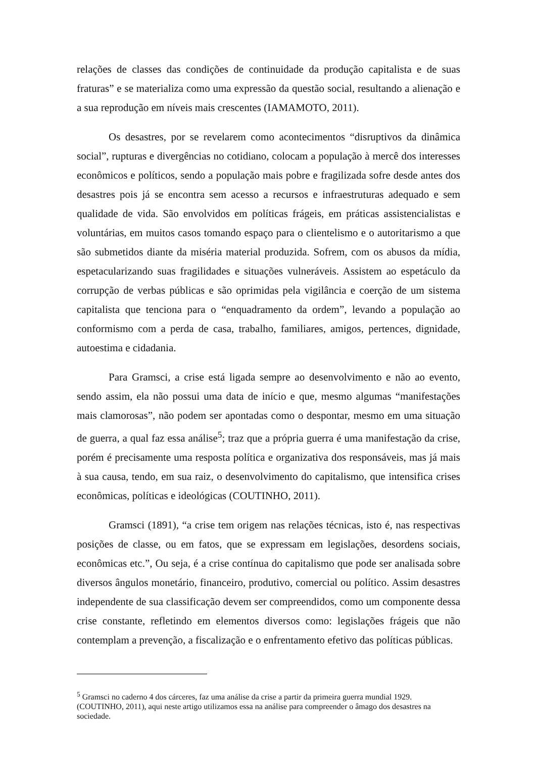relações de classes das condições de continuidade da produção capitalista e de suas fraturas” e se materializa como uma expressão da questão social, resultando a alienação e a sua reprodução em níveis mais crescentes (IAMAMOTO, 2011).
Os desastres, por se revelarem como acontecimentos “disruptivos da dinâmica social”, rupturas e divergências no cotidiano, colocam a população à mercê dos interesses econômicos e políticos, sendo a população mais pobre e fragilizada sofre desde antes dos desastres pois já se encontra sem acesso a recursos e infraestruturas adequado e sem qualidade de vida. São envolvidos em políticas frágeis, em práticas assistencialistas e voluntárias, em muitos casos tomando espaço para o clientelismo e o autoritarismo a que são submetidos diante da miséria material produzida. Sofrem, com os abusos da mídia, espetacularizando suas fragilidades e situações vulneráveis. Assistem ao espetáculo da corrupção de verbas públicas e são oprimidas pela vigilância e coerção de um sistema capitalista que tenciona para o “enquadramento da ordem”, levando a população ao conformismo com a perda de casa, trabalho, familiares, amigos, pertences, dignidade, autoestima e cidadania.
Para Gramsci, a crise está ligada sempre ao desenvolvimento e não ao evento, sendo assim, ela não possui uma data de início e que, mesmo algumas “manifestações mais clamorosas”, não podem ser apontadas como o despontar, mesmo em uma situação de guerra, a qual faz essa análise<sup>5</sup>; traz que a própria guerra é uma manifestação da crise, porém é precisamente uma resposta política e organizativa dos responsáveis, mas já mais à sua causa, tendo, em sua raiz, o desenvolvimento do capitalismo, que intensifica crises econômicas, políticas e ideológicas (COUTINHO, 2011).
Gramsci (1891), “a crise tem origem nas relações técnicas, isto é, nas respectivas posições de classe, ou em fatos, que se expressam em legislações, desordens sociais, econômicas etc.”, Ou seja, é a crise contínua do capitalismo que pode ser analisada sobre diversos ângulos monetário, financeiro, produtivo, comercial ou político. Assim desastres independente de sua classificação devem ser compreendidos, como um componente dessa crise constante, refletindo em elementos diversos como: legislações frágeis que não contemplam a prevenção, a fiscalização e o enfrentamento efetivo das políticas públicas.
<sup>5</sup> Gramsci no caderno 4 dos cárceres, faz uma análise da crise a partir da primeira guerra mundial 1929. (COUTINHO, 2011), aqui neste artigo utilizamos essa na análise para compreender o âmago dos desastres na sociedade.